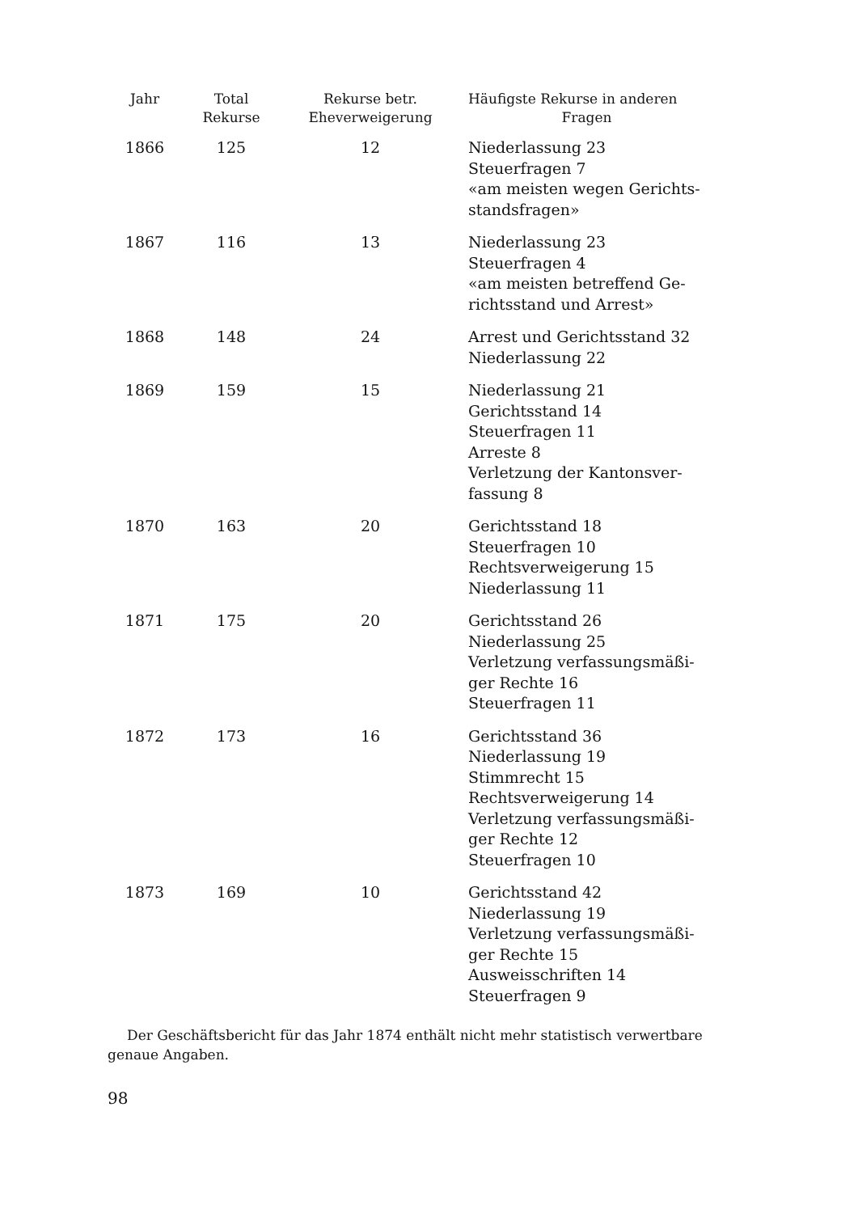| Jahr | Total Rekurse | Rekurse betr. Eheverweigerung | Häufigste Rekurse in anderen Fragen |
| --- | --- | --- | --- |
| 1866 | 125 | 12 | Niederlassung 23 Steuerfragen 7 «am meisten wegen Gerichts- standsfragen» |
| 1867 | 116 | 13 | Niederlassung 23 Steuerfragen 4 «am meisten betreffend Ge- richtsstand und Arrest» |
| 1868 | 148 | 24 | Arrest und Gerichtsstand 32 Niederlassung 22 |
| 1869 | 159 | 15 | Niederlassung 21 Gerichtsstand 14 Steuerfragen 11 Arreste 8 Verletzung der Kantonsver- fassung 8 |
| 1870 | 163 | 20 | Gerichtsstand 18 Steuerfragen 10 Rechtsverweigerung 15 Niederlassung 11 |
| 1871 | 175 | 20 | Gerichtsstand 26 Niederlassung 25 Verletzung verfassungsmäßi- ger Rechte 16 Steuerfragen 11 |
| 1872 | 173 | 16 | Gerichtsstand 36 Niederlassung 19 Stimmrecht 15 Rechtsverweigerung 14 Verletzung verfassungsmäßi- ger Rechte 12 Steuerfragen 10 |
| 1873 | 169 | 10 | Gerichtsstand 42 Niederlassung 19 Verletzung verfassungsmäßi- ger Rechte 15 Ausweisschriften 14 Steuerfragen 9 |
Der Geschäftsbericht für das Jahr 1874 enthält nicht mehr statistisch verwertbare genaue Angaben.
98